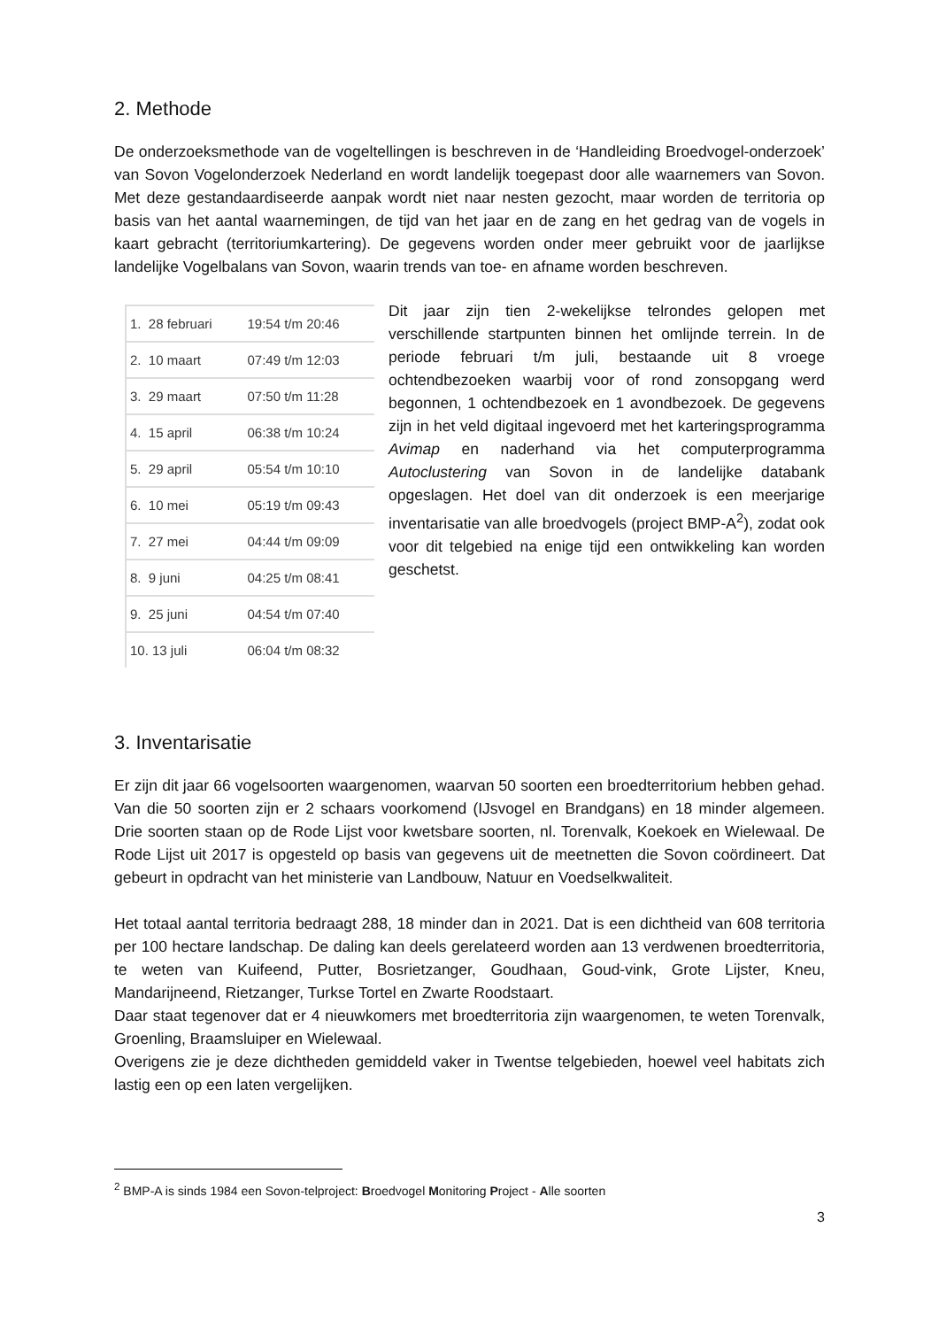2. Methode
De onderzoeksmethode van de vogeltellingen is beschreven in de ‘Handleiding Broedvogel-onderzoek’ van Sovon Vogelonderzoek Nederland en wordt landelijk toegepast door alle waarnemers van Sovon. Met deze gestandaardiseerde aanpak wordt niet naar nesten gezocht, maar worden de territoria op basis van het aantal waarnemingen, de tijd van het jaar en de zang en het gedrag van de vogels in kaart gebracht (territoriumkartering). De gegevens worden onder meer gebruikt voor de jaarlijkse landelijke Vogelbalans van Sovon, waarin trends van toe- en afname worden beschreven.
| 1. 28 februari | 19:54 t/m 20:46 |
| 2. 10 maart | 07:49 t/m 12:03 |
| 3. 29 maart | 07:50 t/m 11:28 |
| 4. 15 april | 06:38 t/m 10:24 |
| 5. 29 april | 05:54 t/m 10:10 |
| 6. 10 mei | 05:19 t/m 09:43 |
| 7. 27 mei | 04:44 t/m 09:09 |
| 8. 9 juni | 04:25 t/m 08:41 |
| 9. 25 juni | 04:54 t/m 07:40 |
| 10. 13 juli | 06:04 t/m 08:32 |
Dit jaar zijn tien 2-wekelijkse telrondes gelopen met verschillende startpunten binnen het omlijnde terrein. In de periode februari t/m juli, bestaande uit 8 vroege ochtendbezoeken waarbij voor of rond zonsopgang werd begonnen, 1 ochtendbezoek en 1 avondbezoek. De gegevens zijn in het veld digitaal ingevoerd met het karteringsprogramma Avimap en naderhand via het computerprogramma Autoclustering van Sovon in de landelijke databank opgeslagen. Het doel van dit onderzoek is een meerjarige inventarisatie van alle broedvogels (project BMP-A<sup>2</sup>), zodat ook voor dit telgebied na enige tijd een ontwikkeling kan worden geschetst.
3. Inventarisatie
Er zijn dit jaar 66 vogelsoorten waargenomen, waarvan 50 soorten een broedterritorium hebben gehad. Van die 50 soorten zijn er 2 schaars voorkomend (IJsvogel en Brandgans) en 18 minder algemeen. Drie soorten staan op de Rode Lijst voor kwetsbare soorten, nl. Torenvalk, Koekoek en Wielewaal. De Rode Lijst uit 2017 is opgesteld op basis van gegevens uit de meetnetten die Sovon coördineert. Dat gebeurt in opdracht van het ministerie van Landbouw, Natuur en Voedselkwaliteit.
Het totaal aantal territoria bedraagt 288, 18 minder dan in 2021. Dat is een dichtheid van 608 territoria per 100 hectare landschap. De daling kan deels gerelateerd worden aan 13 verdwenen broedterritoria, te weten van Kuifeend, Putter, Bosrietzanger, Goudhaan, Goud-vink, Grote Lijster, Kneu, Mandarijneend, Rietzanger, Turkse Tortel en Zwarte Roodstaart.
Daar staat tegenover dat er 4 nieuwkomers met broedterritoria zijn waargenomen, te weten Torenvalk, Groenling, Braamsluiper en Wielewaal.
Overigens zie je deze dichtheden gemiddeld vaker in Twentse telgebieden, hoewel veel habitats zich lastig een op een laten vergelijken.
<sup>2</sup> BMP-A is sinds 1984 een Sovon-telproject: Broedvogel Monitoring Project - Alle soorten
3